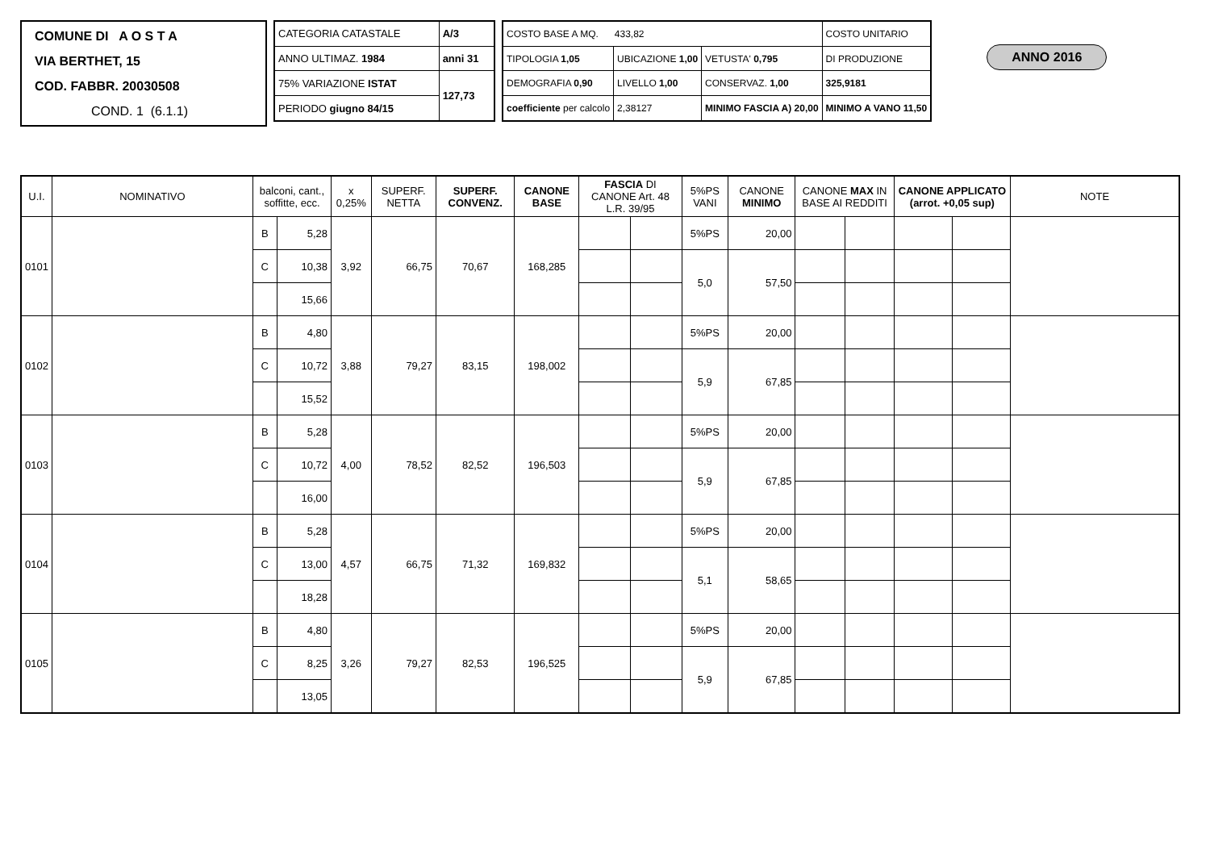COMUNE DI A O S T A
VIA BERTHET, 15
COD. FABBR. 20030508
COND. 1 (6.1.1)
| CATEGORIA CATASTALE | A/3 |
| ANNO ULTIMAZ. 1984 | anni 31 |
| 75% VARIAZIONE ISTAT | 127,73 |
| PERIODO giugno 84/15 | |
| COSTO BASE A MQ. 433,82 | | | COSTO UNITARIO |
| TIPOLOGIA 1,05 | UBICAZIONE 1,00 | VETUSTA' 0,795 | DI PRODUZIONE |
| DEMOGRAFIA 0,90 | LIVELLO 1,00 | CONSERVAZ. 1,00 | 325,9181 |
| coefficiente per calcolo | 2,38127 | MINIMO FASCIA A) 20,00 | MINIMO A VANO 11,50 |
ANNO 2016
| U.I. | NOMINATIVO | balconi, cant., soffitte, ecc. | | x 0,25% | SUPERF. NETTA | SUPERF. CONVENZ. | CANONE BASE | FASCIA DI CANONE Art. 48 L.R. 39/95 | | 5%PS VANI | CANONE MINIMO | CANONE MAX IN BASE AI REDDITI | | CANONE APPLICATO (arrot. +0,05 sup) | | NOTE |
| --- | --- | --- | --- | --- | --- | --- | --- | --- | --- | --- | --- | --- | --- | --- | --- | --- |
| 0101 | | B | 5,28 | 3,92 | 66,75 | 70,67 | 168,285 | | | 5%PS | 20,00 | | | | | |
| | | C | 10,38 | | | | | | | 5,0 | 57,50 | | | | | |
| | | | 15,66 | | | | | | | | | | | | | |
| 0102 | | B | 4,80 | 3,88 | 79,27 | 83,15 | 198,002 | | | 5%PS | 20,00 | | | | | |
| | | C | 10,72 | | | | | | | 5,9 | 67,85 | | | | | |
| | | | 15,52 | | | | | | | | | | | | | |
| 0103 | | B | 5,28 | 4,00 | 78,52 | 82,52 | 196,503 | | | 5%PS | 20,00 | | | | | |
| | | C | 10,72 | | | | | | | 5,9 | 67,85 | | | | | |
| | | | 16,00 | | | | | | | | | | | | | |
| 0104 | | B | 5,28 | 4,57 | 66,75 | 71,32 | 169,832 | | | 5%PS | 20,00 | | | | | |
| | | C | 13,00 | | | | | | | 5,1 | 58,65 | | | | | |
| | | | 18,28 | | | | | | | | | | | | | |
| 0105 | | B | 4,80 | 3,26 | 79,27 | 82,53 | 196,525 | | | 5%PS | 20,00 | | | | | |
| | | C | 8,25 | | | | | | | 5,9 | 67,85 | | | | | |
| | | | 13,05 | | | | | | | | | | | | | |